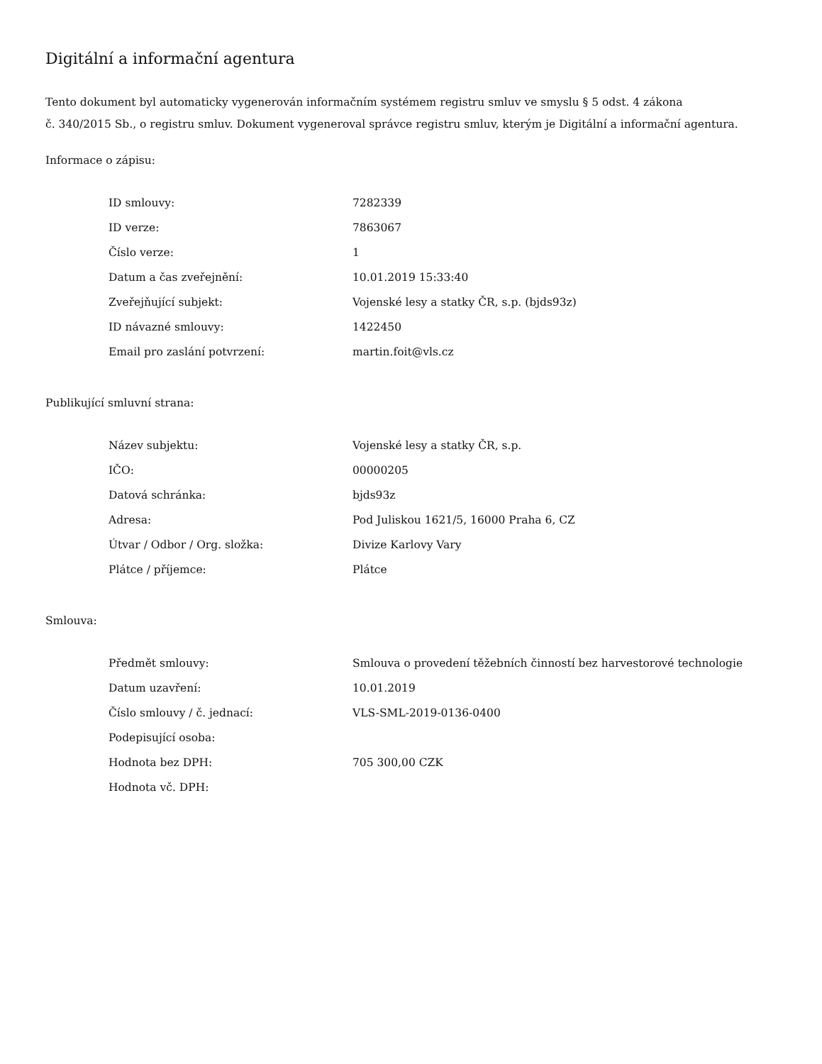Digitální a informační agentura
Tento dokument byl automaticky vygenerován informačním systémem registru smluv ve smyslu § 5 odst. 4 zákona
č. 340/2015 Sb., o registru smluv. Dokument vygeneroval správce registru smluv, kterým je Digitální a informační agentura.
Informace o zápisu:
| ID smlouvy: | 7282339 |
| ID verze: | 7863067 |
| Číslo verze: | 1 |
| Datum a čas zveřejnění: | 10.01.2019 15:33:40 |
| Zveřejňující subjekt: | Vojenské lesy a statky ČR, s.p. (bjds93z) |
| ID návazné smlouvy: | 1422450 |
| Email pro zaslání potvrzení: | martin.foit@vls.cz |
Publikující smluvní strana:
| Název subjektu: | Vojenské lesy a statky ČR, s.p. |
| IČO: | 00000205 |
| Datová schránka: | bjds93z |
| Adresa: | Pod Juliskou 1621/5, 16000 Praha 6, CZ |
| Útvar / Odbor / Org. složka: | Divize Karlovy Vary |
| Plátce / příjemce: | Plátce |
Smlouva:
| Předmět smlouvy: | Smlouva o provedení těžebních činností bez harvestorové technologie |
| Datum uzavření: | 10.01.2019 |
| Číslo smlouvy / č. jednací: | VLS-SML-2019-0136-0400 |
| Podepisující osoba: | |
| Hodnota bez DPH: | 705 300,00 CZK |
| Hodnota vč. DPH: | |